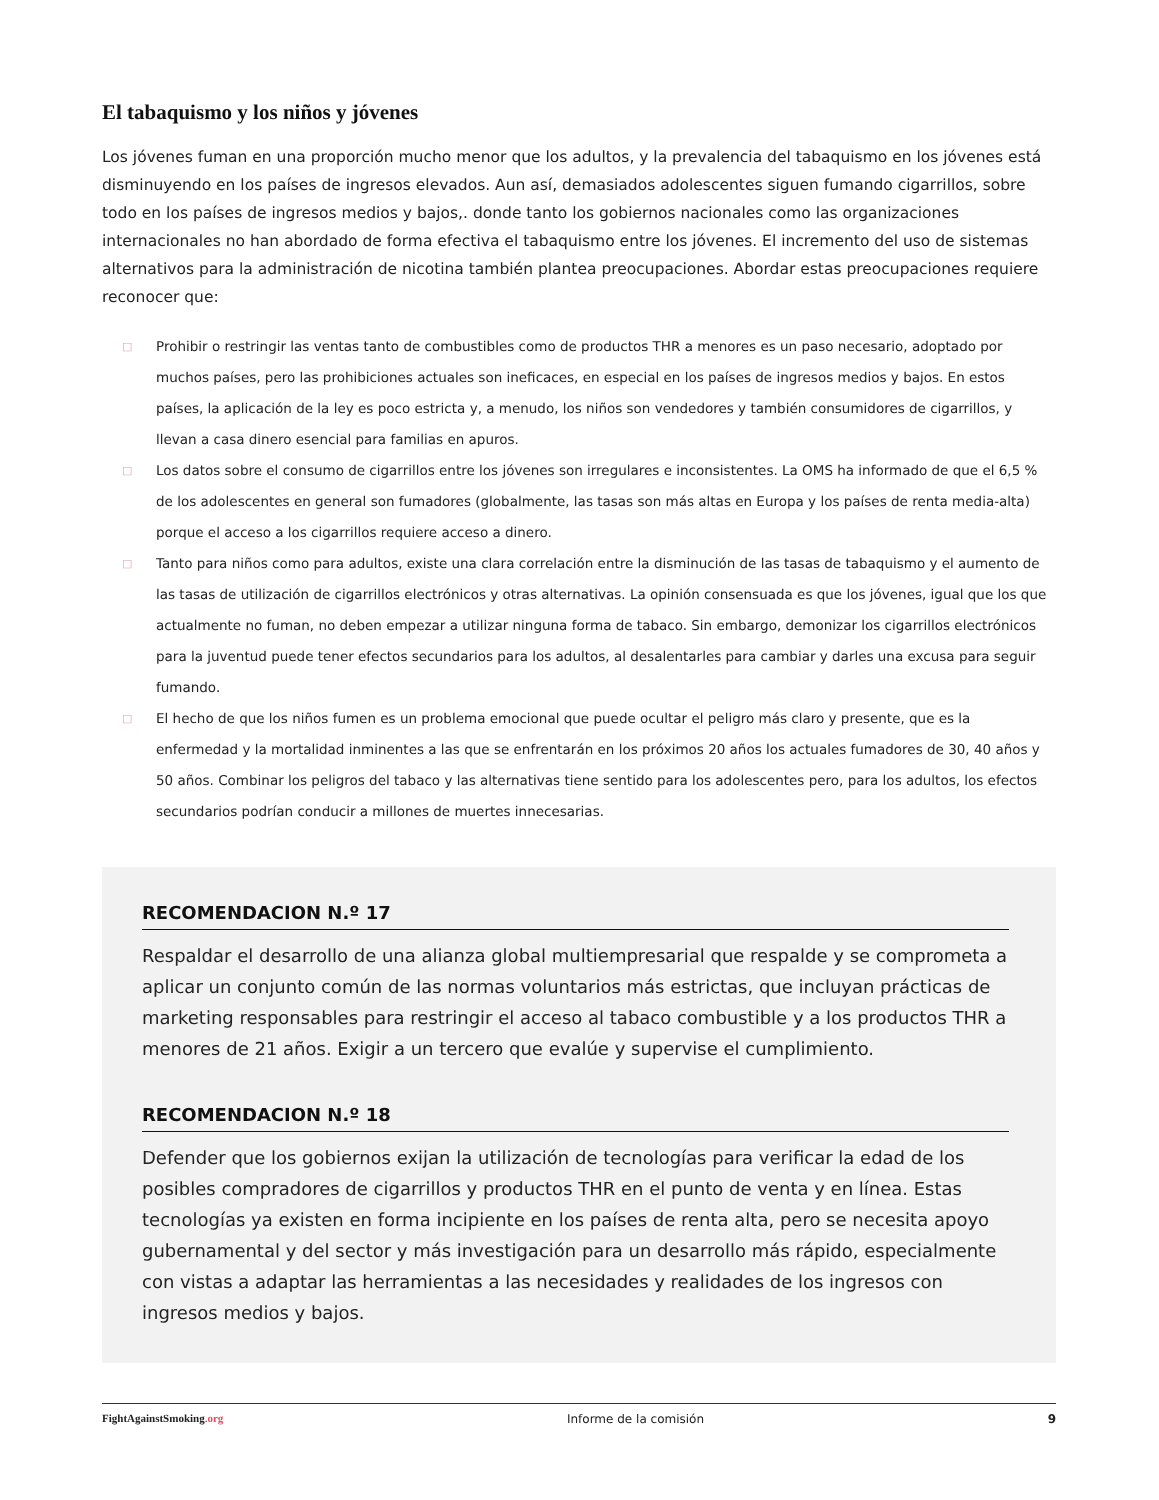El tabaquismo y los niños y jóvenes
Los jóvenes fuman en una proporción mucho menor que los adultos, y la prevalencia del tabaquismo en los jóvenes está disminuyendo en los países de ingresos elevados. Aun así, demasiados adolescentes siguen fumando cigarrillos, sobre todo en los países de ingresos medios y bajos,. donde tanto los gobiernos nacionales como las organizaciones internacionales no han abordado de forma efectiva el tabaquismo entre los jóvenes. El incremento del uso de sistemas alternativos para la administración de nicotina también plantea preocupaciones. Abordar estas preocupaciones requiere reconocer que:
□ Prohibir o restringir las ventas tanto de combustibles como de productos THR a menores es un paso necesario, adoptado por muchos países, pero las prohibiciones actuales son ineficaces, en especial en los países de ingresos medios y bajos. En estos países, la aplicación de la ley es poco estricta y, a menudo, los niños son vendedores y también consumidores de cigarrillos, y llevan a casa dinero esencial para familias en apuros.
□ Los datos sobre el consumo de cigarrillos entre los jóvenes son irregulares e inconsistentes. La OMS ha informado de que el 6,5 % de los adolescentes en general son fumadores (globalmente, las tasas son más altas en Europa y los países de renta media-alta) porque el acceso a los cigarrillos requiere acceso a dinero.
□ Tanto para niños como para adultos, existe una clara correlación entre la disminución de las tasas de tabaquismo y el aumento de las tasas de utilización de cigarrillos electrónicos y otras alternativas. La opinión consensuada es que los jóvenes, igual que los que actualmente no fuman, no deben empezar a utilizar ninguna forma de tabaco. Sin embargo, demonizar los cigarrillos electrónicos para la juventud puede tener efectos secundarios para los adultos, al desalentarles para cambiar y darles una excusa para seguir fumando.
□ El hecho de que los niños fumen es un problema emocional que puede ocultar el peligro más claro y presente, que es la enfermedad y la mortalidad inminentes a las que se enfrentarán en los próximos 20 años los actuales fumadores de 30, 40 años y 50 años. Combinar los peligros del tabaco y las alternativas tiene sentido para los adolescentes pero, para los adultos, los efectos secundarios podrían conducir a millones de muertes innecesarias.
RECOMENDACION N.º 17
Respaldar el desarrollo de una alianza global multiempresarial que respalde y se comprometa a aplicar un conjunto común de las normas voluntarios más estrictas, que incluyan prácticas de marketing responsables para restringir el acceso al tabaco combustible y a los productos THR a menores de 21 años. Exigir a un tercero que evalúe y supervise el cumplimiento.
RECOMENDACION N.º 18
Defender que los gobiernos exijan la utilización de tecnologías para verificar la edad de los posibles compradores de cigarrillos y productos THR en el punto de venta y en línea. Estas tecnologías ya existen en forma incipiente en los países de renta alta, pero se necesita apoyo gubernamental y del sector y más investigación para un desarrollo más rápido, especialmente con vistas a adaptar las herramientas a las necesidades y realidades de los ingresos con ingresos medios y bajos.
FightAgainstSmoking.org Informe de la comisión 9